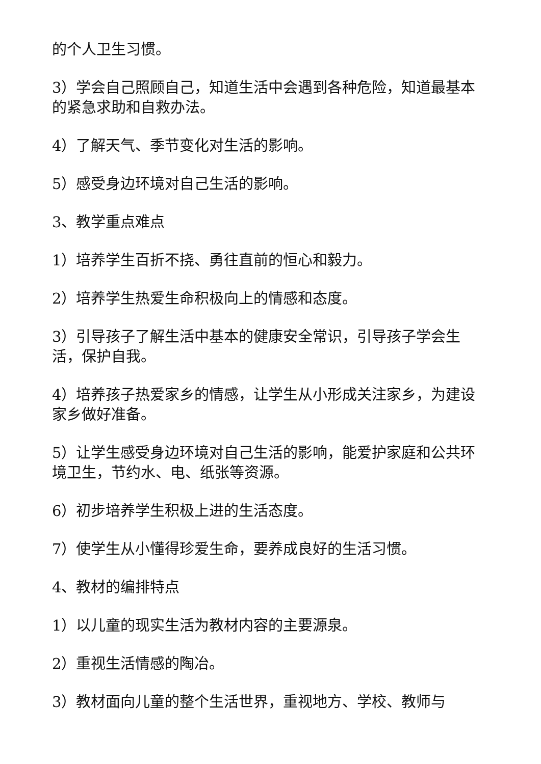的个人卫生习惯。
3）学会自己照顾自己，知道生活中会遇到各种危险，知道最基本的紧急求助和自救办法。
4）了解天气、季节变化对生活的影响。
5）感受身边环境对自己生活的影响。
3、教学重点难点
1）培养学生百折不挠、勇往直前的恒心和毅力。
2）培养学生热爱生命积极向上的情感和态度。
3）引导孩子了解生活中基本的健康安全常识，引导孩子学会生活，保护自我。
4）培养孩子热爱家乡的情感，让学生从小形成关注家乡，为建设家乡做好准备。
5）让学生感受身边环境对自己生活的影响，能爱护家庭和公共环境卫生，节约水、电、纸张等资源。
6）初步培养学生积极上进的生活态度。
7）使学生从小懂得珍爱生命，要养成良好的生活习惯。
4、教材的编排特点
1）以儿童的现实生活为教材内容的主要源泉。
2）重视生活情感的陶冶。
3）教材面向儿童的整个生活世界，重视地方、学校、教师与